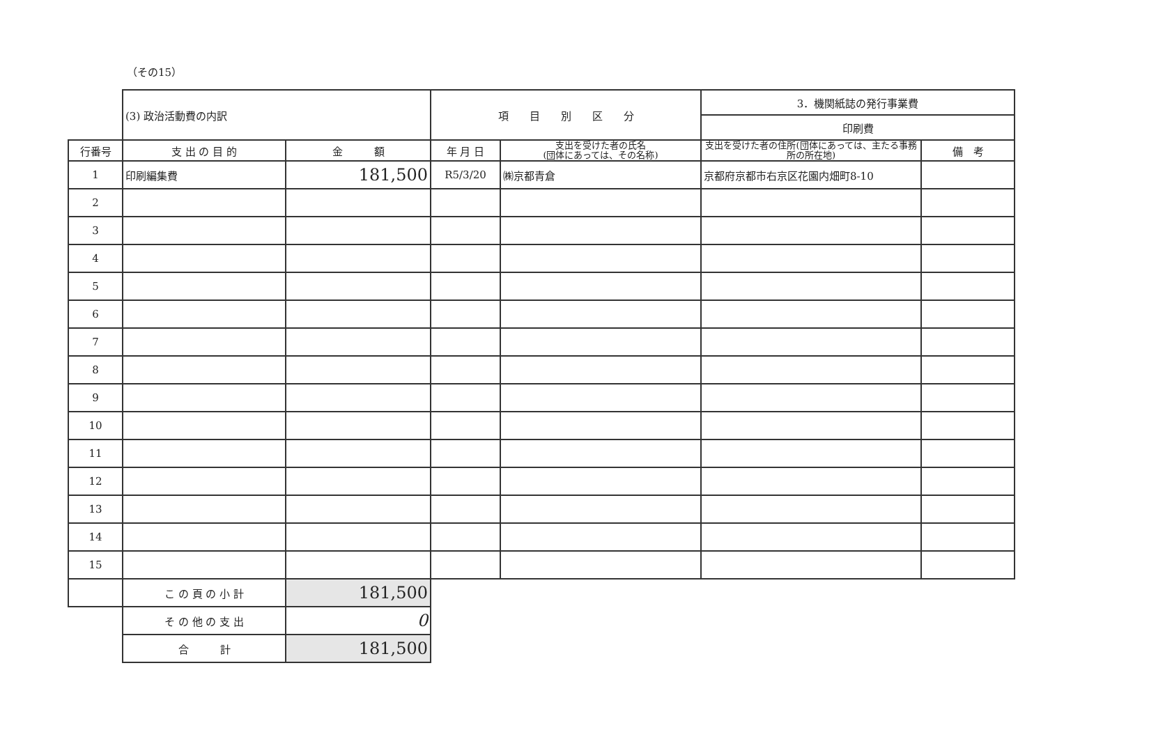（その15）
| | (3) 政治活動費の内訳 | | 項 目 別 区 分 | | 3．機関紙誌の発行事業費 | |
| | | | | | 印刷費 | |
| 行番号 | 支 出 の 目 的 | 金 額 | 年 月 日 | 支出を受けた者の氏名 (団体にあっては、その名称) | 支出を受けた者の住所(団体にあっては、主たる事務所の所在地) | 備 考 |
| 1 | 印刷編集費 | 181,500 | R5/3/20 | ㈱京都青倉 | 京都府京都市右京区花園内畑町8-10 | |
| 2 | | | | | | |
| 3 | | | | | | |
| 4 | | | | | | |
| 5 | | | | | | |
| 6 | | | | | | |
| 7 | | | | | | |
| 8 | | | | | | |
| 9 | | | | | | |
| 10 | | | | | | |
| 11 | | | | | | |
| 12 | | | | | | |
| 13 | | | | | | |
| 14 | | | | | | |
| 15 | | | | | | |
| | こ の 頁 の 小 計 | 181,500 | | | | |
| | そ の 他 の 支 出 | 0 | | | | |
| | 合 計 | 181,500 | | | | |